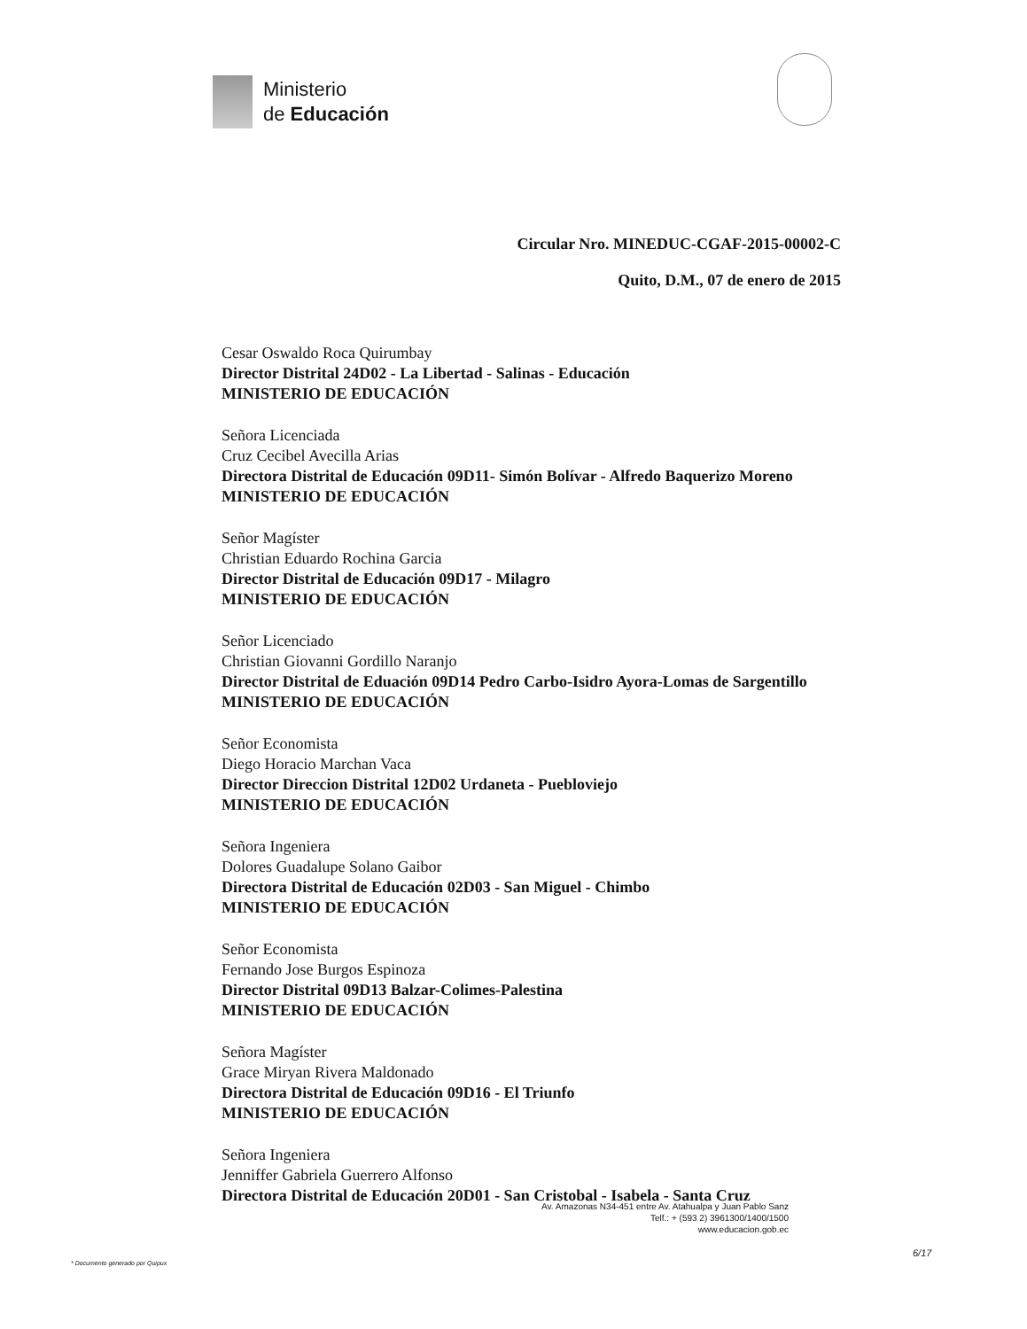Ministerio
de Educación
Circular Nro. MINEDUC-CGAF-2015-00002-C
Quito, D.M., 07 de enero de 2015
Cesar Oswaldo Roca Quirumbay
Director Distrital 24D02 - La Libertad - Salinas - Educación
MINISTERIO DE EDUCACIÓN
Señora Licenciada
Cruz Cecibel Avecilla Arias
Directora Distrital de Educación 09D11- Simón Bolívar - Alfredo Baquerizo Moreno
MINISTERIO DE EDUCACIÓN
Señor Magíster
Christian Eduardo Rochina Garcia
Director Distrital de Educación 09D17 - Milagro
MINISTERIO DE EDUCACIÓN
Señor Licenciado
Christian Giovanni Gordillo Naranjo
Director Distrital de Eduación 09D14 Pedro Carbo-Isidro Ayora-Lomas de Sargentillo
MINISTERIO DE EDUCACIÓN
Señor Economista
Diego Horacio Marchan Vaca
Director Direccion Distrital 12D02 Urdaneta - Puebloviejo
MINISTERIO DE EDUCACIÓN
Señora Ingeniera
Dolores Guadalupe Solano Gaibor
Directora Distrital de Educación 02D03 - San Miguel - Chimbo
MINISTERIO DE EDUCACIÓN
Señor Economista
Fernando Jose Burgos Espinoza
Director Distrital 09D13 Balzar-Colimes-Palestina
MINISTERIO DE EDUCACIÓN
Señora Magíster
Grace Miryan Rivera Maldonado
Directora Distrital de Educación 09D16 - El Triunfo
MINISTERIO DE EDUCACIÓN
Señora Ingeniera
Jenniffer Gabriela Guerrero Alfonso
Directora Distrital de Educación 20D01 - San Cristobal - Isabela - Santa Cruz
Av. Amazonas N34-451 entre Av. Atahualpa y Juan Pablo Sanz
Telf.: + (593 2) 3961300/1400/1500
www.educacion.gob.ec
6/17
* Documento generado por Quipux